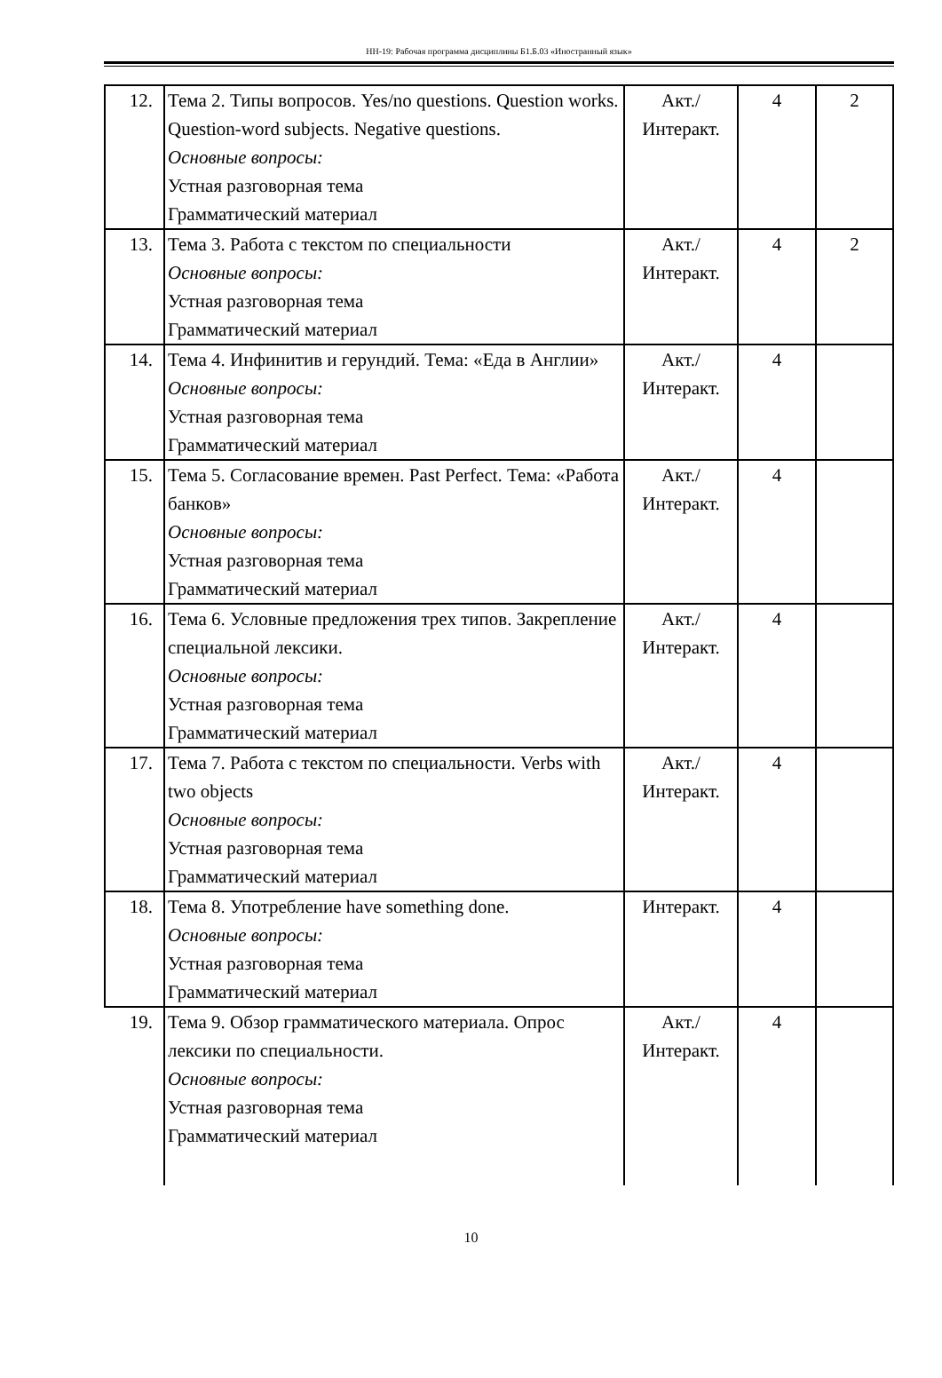НН-19: Рабочая программа дисциплины Б1.Б.03 «Иностранный язык»
| 12. | Тема 2. Типы вопросов. Yes/no questions. Question works. Question-word subjects. Negative questions. Основные вопросы: Устная разговорная тема Грамматический материал | Акт./ Интеракт. | 4 | 2 |
| 13. | Тема 3. Работа с текстом по специальности Основные вопросы: Устная разговорная тема Грамматический материал | Акт./ Интеракт. | 4 | 2 |
| 14. | Тема 4. Инфинитив и герундий. Тема: «Еда в Англии» Основные вопросы: Устная разговорная тема Грамматический материал | Акт./ Интеракт. | 4 | |
| 15. | Тема 5. Согласование времен. Past Perfect. Тема: «Работа банков» Основные вопросы: Устная разговорная тема Грамматический материал | Акт./ Интеракт. | 4 | |
| 16. | Тема 6. Условные предложения трех типов. Закрепление специальной лексики. Основные вопросы: Устная разговорная тема Грамматический материал | Акт./ Интеракт. | 4 | |
| 17. | Тема 7. Работа с текстом по специальности. Verbs with two objects Основные вопросы: Устная разговорная тема Грамматический материал | Акт./ Интеракт. | 4 | |
| 18. | Тема 8. Употребление have something done. Основные вопросы: Устная разговорная тема Грамматический материал | Интеракт. | 4 | |
| 19. | Тема 9. Обзор грамматического материала. Опрос лексики по специальности. Основные вопросы: Устная разговорная тема Грамматический материал | Акт./ Интеракт. | 4 | |
10